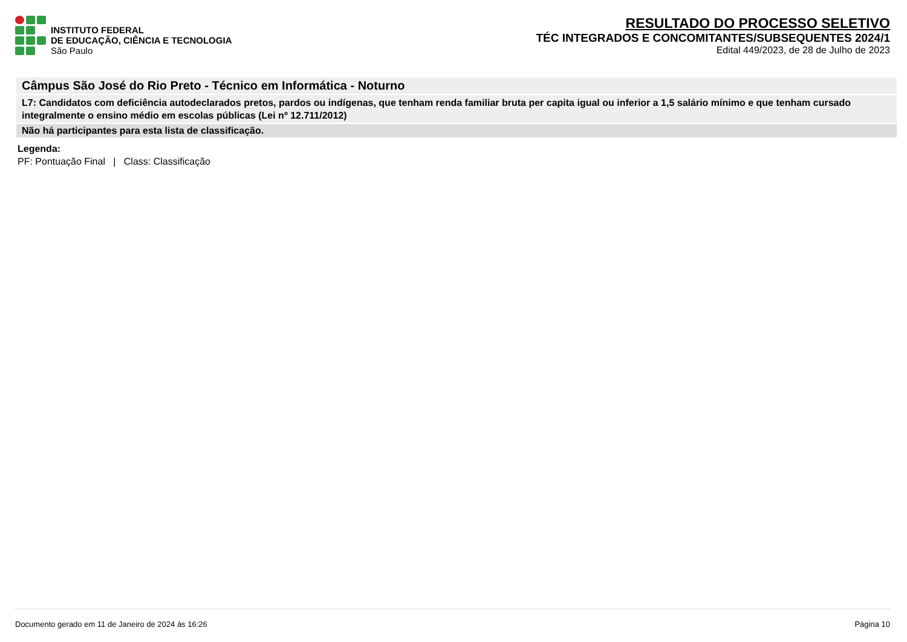INSTITUTO FEDERAL
DE EDUCAÇÃO, CIÊNCIA E TECNOLOGIA
São Paulo
RESULTADO DO PROCESSO SELETIVO
TÉC INTEGRADOS E CONCOMITANTES/SUBSEQUENTES 2024/1
Edital 449/2023, de 28 de Julho de 2023
Câmpus São José do Rio Preto - Técnico em Informática - Noturno
L7: Candidatos com deficiência autodeclarados pretos, pardos ou indígenas, que tenham renda familiar bruta per capita igual ou inferior a 1,5 salário mínimo e que tenham cursado integralmente o ensino médio em escolas públicas (Lei nº 12.711/2012)
Não há participantes para esta lista de classificação.
Legenda:
PF: Pontuação Final | Class: Classificação
Documento gerado em 11 de Janeiro de 2024 às 16:26 Página 10